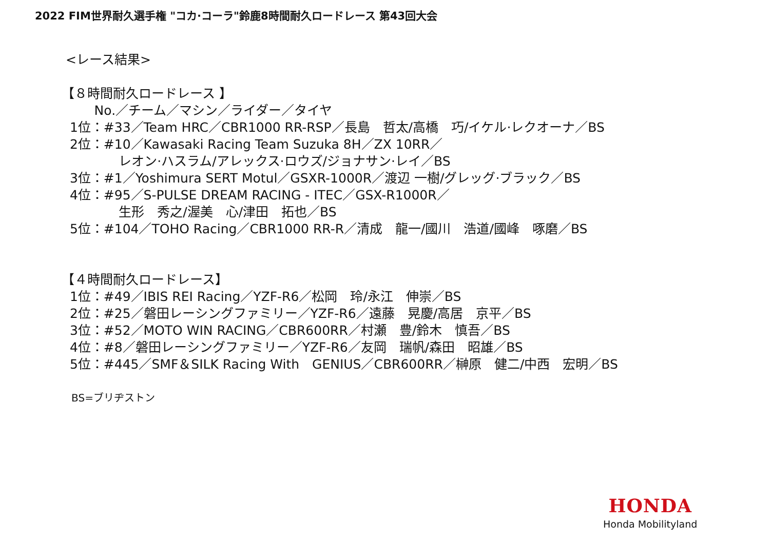2022 FIM世界耐久選手権 "コカ·コーラ"鈴鹿8時間耐久ロードレース 第43回大会
<レース結果>
【８時間耐久ロードレース 】
No.／チーム／マシン／ライダー／タイヤ
1位：#33／Team HRC／CBR1000 RR-RSP／長島　哲太/高橋　巧/イケル·レクオーナ／BS
2位：#10／Kawasaki Racing Team Suzuka 8H／ZX 10RR／
レオン·ハスラム/アレックス·ロウズ/ジョナサン·レイ／BS
3位：#1／Yoshimura SERT Motul／GSXR-1000R／渡辺 一樹/グレッグ·ブラック／BS
4位：#95／S-PULSE DREAM RACING - ITEC／GSX-R1000R／
生形　秀之/渥美　心/津田　拓也／BS
5位：#104／TOHO Racing／CBR1000 RR-R／清成　龍一/國川　浩道/國峰　啄磨／BS
【４時間耐久ロードレース】
1位：#49／IBIS REI Racing／YZF-R6／松岡　玲/永江　伸崇／BS
2位：#25／磐田レーシングファミリー／YZF-R6／遠藤　晃慶/高居　京平／BS
3位：#52／MOTO WIN RACING／CBR600RR／村瀬　豊/鈴木　慎吾／BS
4位：#8／磐田レーシングファミリー／YZF-R6／友岡　瑞帆/森田　昭雄／BS
5位：#445／SMF＆SILK Racing With　GENIUS／CBR600RR／榊原　健二/中西　宏明／BS
BS=ブリヂストン
HONDA
Honda Mobilityland